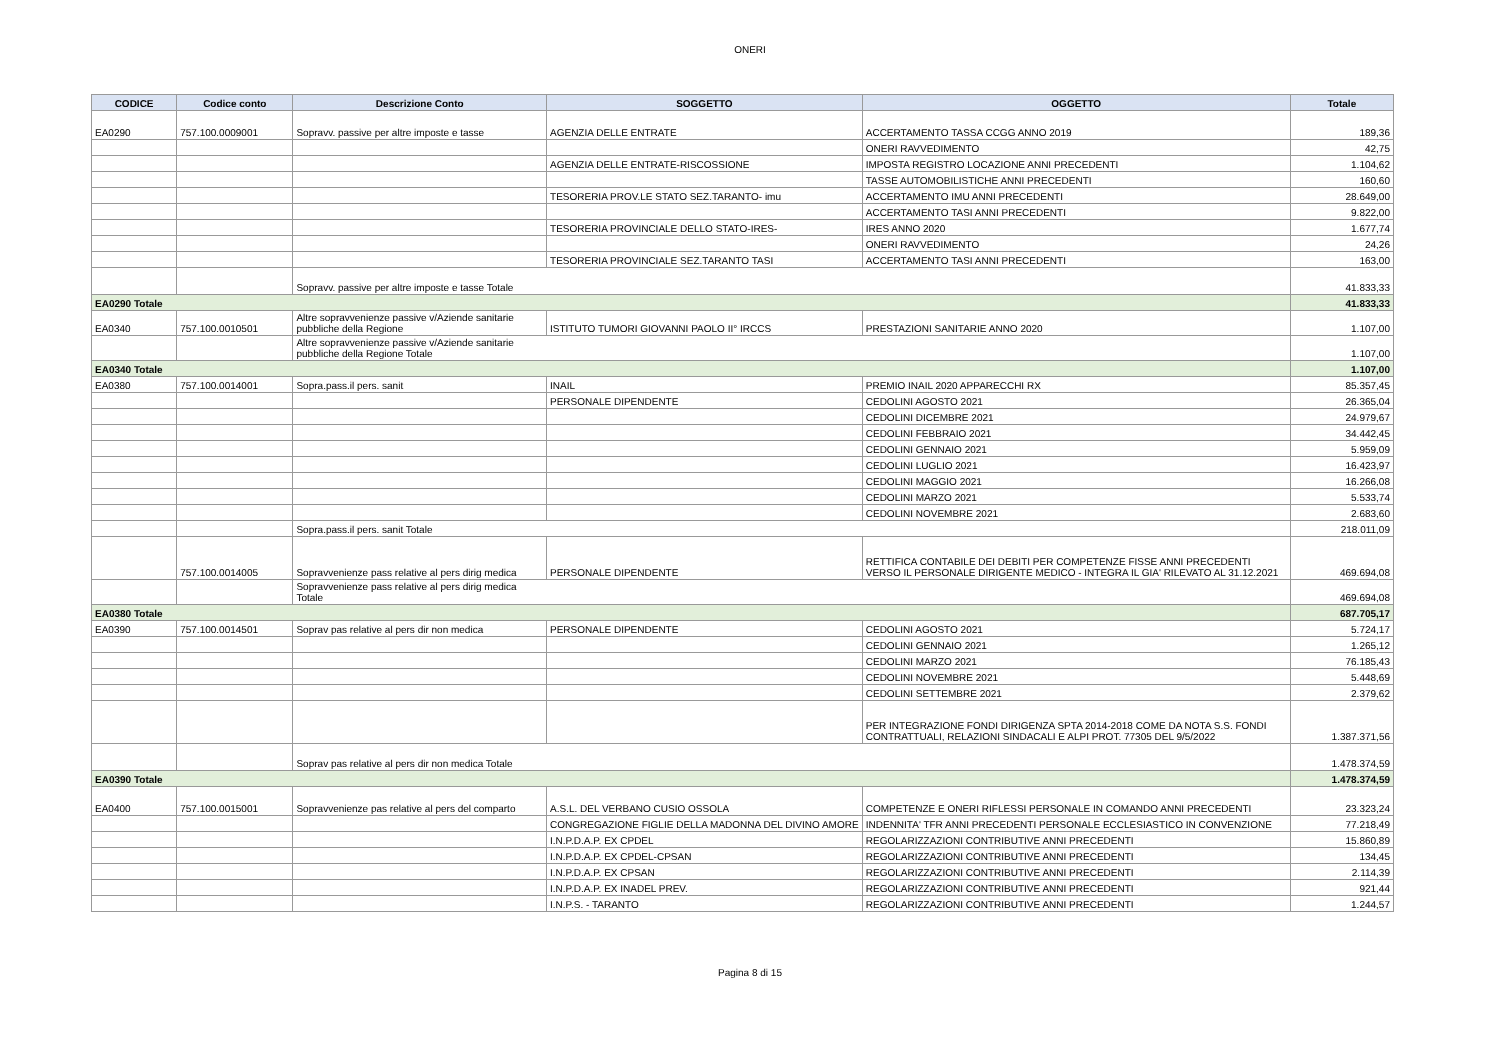ONERI
| CODICE | Codice conto | Descrizione Conto | SOGGETTO | OGGETTO | Totale |
| --- | --- | --- | --- | --- | --- |
| EA0290 | 757.100.0009001 | Sopravv. passive per altre imposte e tasse | AGENZIA DELLE ENTRATE | ACCERTAMENTO TASSA CCGG ANNO 2019 | 189,36 |
| | | | | ONERI RAVVEDIMENTO | 42,75 |
| | | | AGENZIA DELLE ENTRATE-RISCOSSIONE | IMPOSTA REGISTRO LOCAZIONE ANNI PRECEDENTI | 1.104,62 |
| | | | | TASSE AUTOMOBILISTICHE ANNI PRECEDENTI | 160,60 |
| | | | TESORERIA PROV.LE STATO SEZ.TARANTO- imu | ACCERTAMENTO IMU ANNI PRECEDENTI | 28.649,00 |
| | | | | ACCERTAMENTO TASI ANNI PRECEDENTI | 9.822,00 |
| | | | TESORERIA PROVINCIALE DELLO STATO-IRES- | IRES ANNO 2020 | 1.677,74 |
| | | | | ONERI RAVVEDIMENTO | 24,26 |
| | | | TESORERIA PROVINCIALE SEZ.TARANTO TASI | ACCERTAMENTO TASI ANNI PRECEDENTI | 163,00 |
| | | Sopravv. passive per altre imposte e tasse Totale | | | 41.833,33 |
| EA0290 Totale | | | | | 41.833,33 |
| EA0340 | 757.100.0010501 | Altre sopravvenienze passive v/Aziende sanitarie pubbliche della Regione | ISTITUTO TUMORI GIOVANNI PAOLO II° IRCCS | PRESTAZIONI SANITARIE ANNO 2020 | 1.107,00 |
| | | Altre sopravvenienze passive v/Aziende sanitarie pubbliche della Regione Totale | | | 1.107,00 |
| EA0340 Totale | | | | | 1.107,00 |
| EA0380 | 757.100.0014001 | Sopra.pass.il pers. sanit | INAIL | PREMIO INAIL 2020 APPARECCHI RX | 85.357,45 |
| | | | PERSONALE DIPENDENTE | CEDOLINI AGOSTO 2021 | 26.365,04 |
| | | | | CEDOLINI DICEMBRE 2021 | 24.979,67 |
| | | | | CEDOLINI FEBBRAIO 2021 | 34.442,45 |
| | | | | CEDOLINI GENNAIO 2021 | 5.959,09 |
| | | | | CEDOLINI LUGLIO 2021 | 16.423,97 |
| | | | | CEDOLINI MAGGIO 2021 | 16.266,08 |
| | | | | CEDOLINI MARZO 2021 | 5.533,74 |
| | | | | CEDOLINI NOVEMBRE 2021 | 2.683,60 |
| | | Sopra.pass.il pers. sanit Totale | | | 218.011,09 |
| | 757.100.0014005 | Sopravvenienze pass relative al pers dirig medica | PERSONALE DIPENDENTE | RETTIFICA CONTABILE DEI DEBITI PER COMPETENZE FISSE ANNI PRECEDENTI VERSO IL PERSONALE DIRIGENTE MEDICO - INTEGRA IL GIA' RILEVATO AL 31.12.2021 | 469.694,08 |
| | | Sopravvenienze pass relative al pers dirig medica Totale | | | 469.694,08 |
| EA0380 Totale | | | | | 687.705,17 |
| EA0390 | 757.100.0014501 | Soprav pas relative al pers dir non medica | PERSONALE DIPENDENTE | CEDOLINI AGOSTO 2021 | 5.724,17 |
| | | | | CEDOLINI GENNAIO 2021 | 1.265,12 |
| | | | | CEDOLINI MARZO 2021 | 76.185,43 |
| | | | | CEDOLINI NOVEMBRE 2021 | 5.448,69 |
| | | | | CEDOLINI SETTEMBRE 2021 | 2.379,62 |
| | | | | PER INTEGRAZIONE FONDI DIRIGENZA SPTA 2014-2018 COME DA NOTA S.S. FONDI CONTRATTUALI, RELAZIONI SINDACALI E ALPI PROT. 77305 DEL 9/5/2022 | 1.387.371,56 |
| | | Soprav pas relative al pers dir non medica Totale | | | 1.478.374,59 |
| EA0390 Totale | | | | | 1.478.374,59 |
| EA0400 | 757.100.0015001 | Sopravvenienze pas relative al pers del comparto | A.S.L. DEL VERBANO CUSIO OSSOLA | COMPETENZE E ONERI RIFLESSI PERSONALE IN COMANDO ANNI PRECEDENTI | 23.323,24 |
| | | | CONGREGAZIONE FIGLIE DELLA MADONNA DEL DIVINO AMORE | INDENNITA' TFR ANNI PRECEDENTI PERSONALE ECCLESIASTICO IN CONVENZIONE | 77.218,49 |
| | | | I.N.P.D.A.P. EX CPDEL | REGOLARIZZAZIONI CONTRIBUTIVE ANNI PRECEDENTI | 15.860,89 |
| | | | I.N.P.D.A.P. EX CPDEL-CPSAN | REGOLARIZZAZIONI CONTRIBUTIVE ANNI PRECEDENTI | 134,45 |
| | | | I.N.P.D.A.P. EX CPSAN | REGOLARIZZAZIONI CONTRIBUTIVE ANNI PRECEDENTI | 2.114,39 |
| | | | I.N.P.D.A.P. EX INADEL PREV. | REGOLARIZZAZIONI CONTRIBUTIVE ANNI PRECEDENTI | 921,44 |
| | | | I.N.P.S. - TARANTO | REGOLARIZZAZIONI CONTRIBUTIVE ANNI PRECEDENTI | 1.244,57 |
Pagina 8 di 15